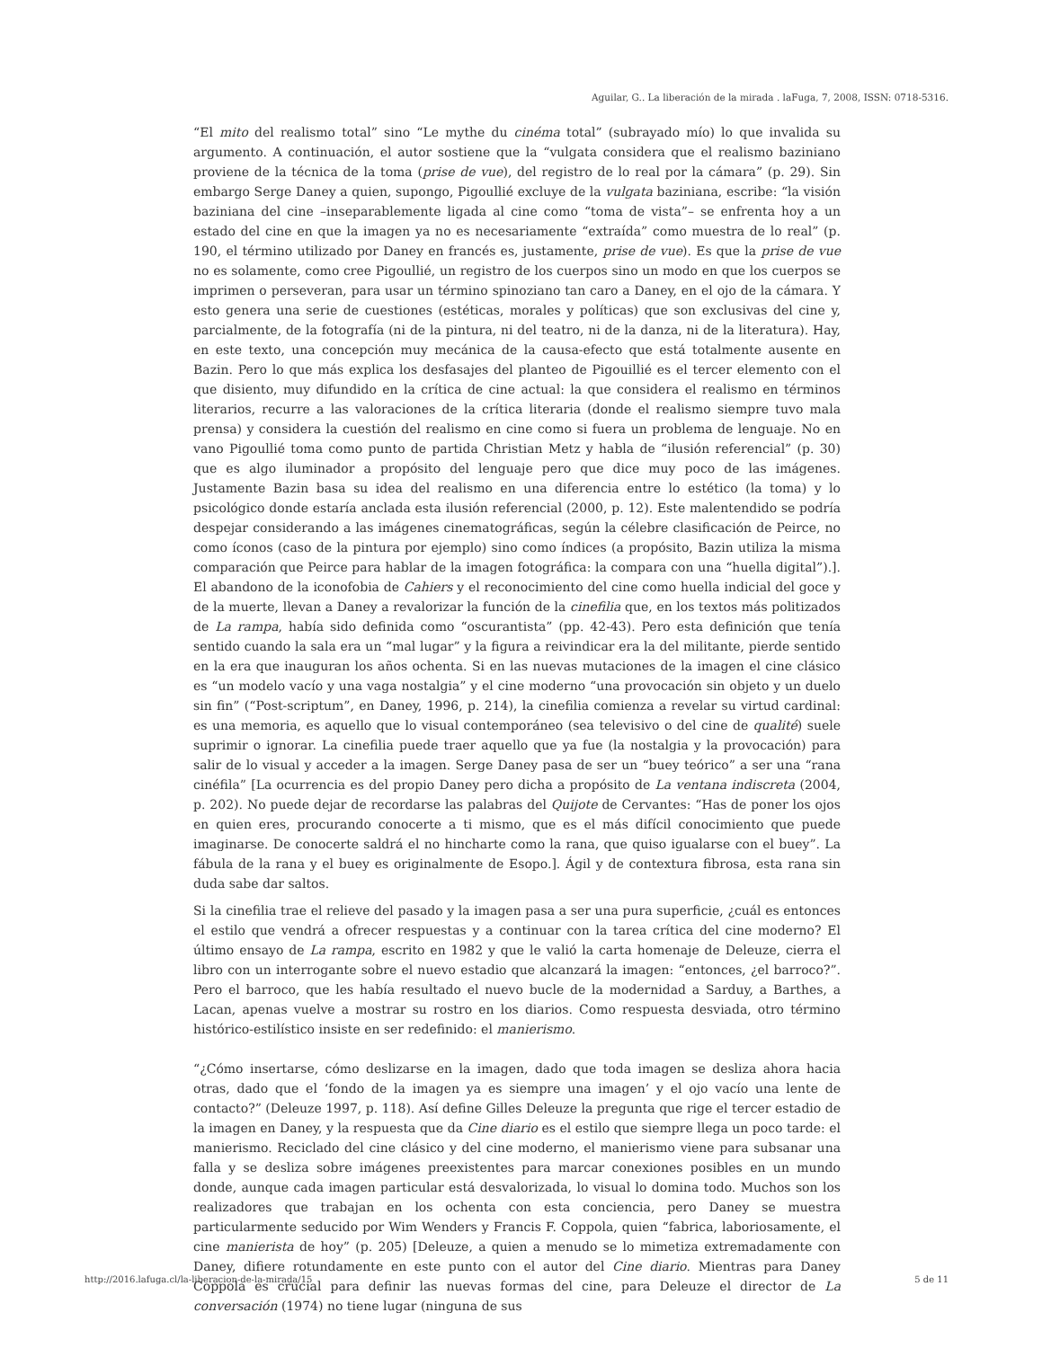Aguilar, G.. La liberación de la mirada . laFuga, 7, 2008, ISSN: 0718-5316.
“El mito del realismo total” sino “Le mythe du cinéma total” (subrayado mío) lo que invalida su argumento. A continuación, el autor sostiene que la “vulgata considera que el realismo baziniano proviene de la técnica de la toma (prise de vue), del registro de lo real por la cámara” (p. 29). Sin embargo Serge Daney a quien, supongo, Pigoullié excluye de la vulgata baziniana, escribe: “la visión baziniana del cine –inseparablemente ligada al cine como “toma de vista”– se enfrenta hoy a un estado del cine en que la imagen ya no es necesariamente “extraída” como muestra de lo real” (p. 190, el término utilizado por Daney en francés es, justamente, prise de vue). Es que la prise de vue no es solamente, como cree Pigoullié, un registro de los cuerpos sino un modo en que los cuerpos se imprimen o perseveran, para usar un término spinoziano tan caro a Daney, en el ojo de la cámara. Y esto genera una serie de cuestiones (estéticas, morales y políticas) que son exclusivas del cine y, parcialmente, de la fotografía (ni de la pintura, ni del teatro, ni de la danza, ni de la literatura). Hay, en este texto, una concepción muy mecánica de la causa-efecto que está totalmente ausente en Bazin. Pero lo que más explica los desfasajes del planteo de Pigouillié es el tercer elemento con el que disiento, muy difundido en la crítica de cine actual: la que considera el realismo en términos literarios, recurre a las valoraciones de la crítica literaria (donde el realismo siempre tuvo mala prensa) y considera la cuestión del realismo en cine como si fuera un problema de lenguaje. No en vano Pigoullié toma como punto de partida Christian Metz y habla de “ilusión referencial” (p. 30) que es algo iluminador a propósito del lenguaje pero que dice muy poco de las imágenes. Justamente Bazin basa su idea del realismo en una diferencia entre lo estético (la toma) y lo psicológico donde estaría anclada esta ilusión referencial (2000, p. 12). Este malentendido se podría despejar considerando a las imágenes cinematográficas, según la célebre clasificación de Peirce, no como íconos (caso de la pintura por ejemplo) sino como índices (a propósito, Bazin utiliza la misma comparación que Peirce para hablar de la imagen fotográfica: la compara con una “huella digital”).]. El abandono de la iconofobia de Cahiers y el reconocimiento del cine como huella indicial del goce y de la muerte, llevan a Daney a revalorizar la función de la cinefilia que, en los textos más politizados de La rampa, había sido definida como “oscurantista” (pp. 42-43). Pero esta definición que tenía sentido cuando la sala era un “mal lugar” y la figura a reivindicar era la del militante, pierde sentido en la era que inauguran los años ochenta. Si en las nuevas mutaciones de la imagen el cine clásico es “un modelo vacío y una vaga nostalgia” y el cine moderno “una provocación sin objeto y un duelo sin fin” (“Post-scriptum”, en Daney, 1996, p. 214), la cinefilia comienza a revelar su virtud cardinal: es una memoria, es aquello que lo visual contemporáneo (sea televisivo o del cine de qualité) suele suprimir o ignorar. La cinefilia puede traer aquello que ya fue (la nostalgia y la provocación) para salir de lo visual y acceder a la imagen. Serge Daney pasa de ser un “buey teórico” a ser una “rana cinéfila” [La ocurrencia es del propio Daney pero dicha a propósito de La ventana indiscreta (2004, p. 202). No puede dejar de recordarse las palabras del Quijote de Cervantes: “Has de poner los ojos en quien eres, procurando conocerte a ti mismo, que es el más difícil conocimiento que puede imaginarse. De conocerte saldrá el no hincharte como la rana, que quiso igualarse con el buey”. La fábula de la rana y el buey es originalmente de Esopo.]. Ágil y de contextura fibrosa, esta rana sin duda sabe dar saltos.
Si la cinefilia trae el relieve del pasado y la imagen pasa a ser una pura superficie, ¿cuál es entonces el estilo que vendrá a ofrecer respuestas y a continuar con la tarea crítica del cine moderno? El último ensayo de La rampa, escrito en 1982 y que le valió la carta homenaje de Deleuze, cierra el libro con un interrogante sobre el nuevo estadio que alcanzará la imagen: “entonces, ¿el barroco?”. Pero el barroco, que les había resultado el nuevo bucle de la modernidad a Sarduy, a Barthes, a Lacan, apenas vuelve a mostrar su rostro en los diarios. Como respuesta desviada, otro término histórico-estilístico insiste en ser redefinido: el manierismo.
“¿Cómo insertarse, cómo deslizarse en la imagen, dado que toda imagen se desliza ahora hacia otras, dado que el ‘fondo de la imagen ya es siempre una imagen’ y el ojo vacío una lente de contacto?” (Deleuze 1997, p. 118). Así define Gilles Deleuze la pregunta que rige el tercer estadio de la imagen en Daney, y la respuesta que da Cine diario es el estilo que siempre llega un poco tarde: el manierismo. Reciclado del cine clásico y del cine moderno, el manierismo viene para subsanar una falla y se desliza sobre imágenes preexistentes para marcar conexiones posibles en un mundo donde, aunque cada imagen particular está desvalorizada, lo visual lo domina todo. Muchos son los realizadores que trabajan en los ochenta con esta conciencia, pero Daney se muestra particularmente seducido por Wim Wenders y Francis F. Coppola, quien “fabrica, laboriosamente, el cine manierista de hoy” (p. 205) [Deleuze, a quien a menudo se lo mimetiza extremadamente con Daney, difiere rotundamente en este punto con el autor del Cine diario. Mientras para Daney Coppola es crucial para definir las nuevas formas del cine, para Deleuze el director de La conversación (1974) no tiene lugar (ninguna de sus
http://2016.lafuga.cl/la-liberacion-de-la-mirada/15 5 de 11